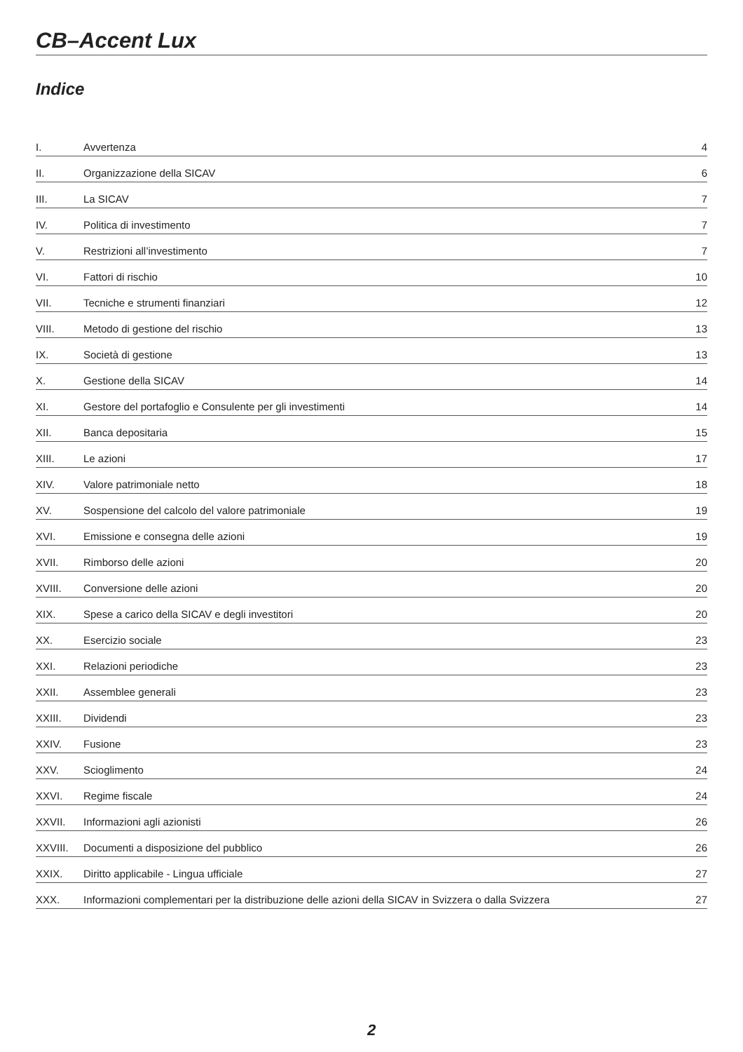CB–Accent Lux
Indice
| I. | Avvertenza | 4 |
| II. | Organizzazione della SICAV | 6 |
| III. | La SICAV | 7 |
| IV. | Politica di investimento | 7 |
| V. | Restrizioni all’investimento | 7 |
| VI. | Fattori di rischio | 10 |
| VII. | Tecniche e strumenti finanziari | 12 |
| VIII. | Metodo di gestione del rischio | 13 |
| IX. | Società di gestione | 13 |
| X. | Gestione della SICAV | 14 |
| XI. | Gestore del portafoglio e Consulente per gli investimenti | 14 |
| XII. | Banca depositaria | 15 |
| XIII. | Le azioni | 17 |
| XIV. | Valore patrimoniale netto | 18 |
| XV. | Sospensione del calcolo del valore patrimoniale | 19 |
| XVI. | Emissione e consegna delle azioni | 19 |
| XVII. | Rimborso delle azioni | 20 |
| XVIII. | Conversione delle azioni | 20 |
| XIX. | Spese a carico della SICAV e degli investitori | 20 |
| XX. | Esercizio sociale | 23 |
| XXI. | Relazioni periodiche | 23 |
| XXII. | Assemblee generali | 23 |
| XXIII. | Dividendi | 23 |
| XXIV. | Fusione | 23 |
| XXV. | Scioglimento | 24 |
| XXVI. | Regime fiscale | 24 |
| XXVII. | Informazioni agli azionisti | 26 |
| XXVIII. | Documenti a disposizione del pubblico | 26 |
| XXIX. | Diritto applicabile - Lingua ufficiale | 27 |
| XXX. | Informazioni complementari per la distribuzione delle azioni della SICAV in Svizzera o dalla Svizzera | 27 |
2